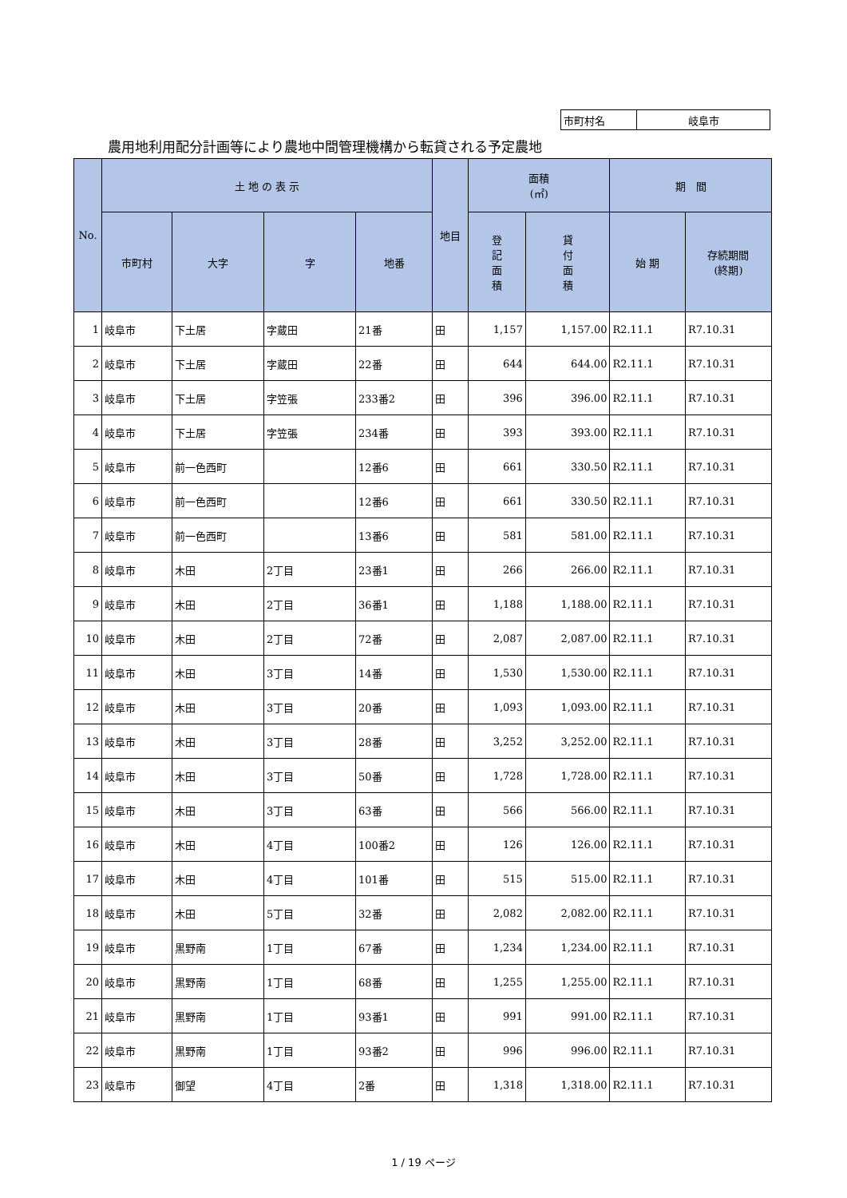| 市町村名 | 岐阜市 |
農用地利用配分計画等により農地中間管理機構から転貸される予定農地
| No. | 土 地 の 表 示 | | | | 地目 | 面積 (㎡) | | 期 間 | |
| --- | --- | --- | --- | --- | --- | --- | --- | --- | --- |
| | 市町村 | 大字 | 字 | 地番 | | 登 記 面 積 | 貸 付 面 積 | 始 期 | 存続期間 (終期) |
| 1 | 岐阜市 | 下土居 | 字蔵田 | 21番 | 田 | 1,157 | 1,157.00 | R2.11.1 | R7.10.31 |
| 2 | 岐阜市 | 下土居 | 字蔵田 | 22番 | 田 | 644 | 644.00 | R2.11.1 | R7.10.31 |
| 3 | 岐阜市 | 下土居 | 字笠張 | 233番2 | 田 | 396 | 396.00 | R2.11.1 | R7.10.31 |
| 4 | 岐阜市 | 下土居 | 字笠張 | 234番 | 田 | 393 | 393.00 | R2.11.1 | R7.10.31 |
| 5 | 岐阜市 | 前一色西町 | | 12番6 | 田 | 661 | 330.50 | R2.11.1 | R7.10.31 |
| 6 | 岐阜市 | 前一色西町 | | 12番6 | 田 | 661 | 330.50 | R2.11.1 | R7.10.31 |
| 7 | 岐阜市 | 前一色西町 | | 13番6 | 田 | 581 | 581.00 | R2.11.1 | R7.10.31 |
| 8 | 岐阜市 | 木田 | 2丁目 | 23番1 | 田 | 266 | 266.00 | R2.11.1 | R7.10.31 |
| 9 | 岐阜市 | 木田 | 2丁目 | 36番1 | 田 | 1,188 | 1,188.00 | R2.11.1 | R7.10.31 |
| 10 | 岐阜市 | 木田 | 2丁目 | 72番 | 田 | 2,087 | 2,087.00 | R2.11.1 | R7.10.31 |
| 11 | 岐阜市 | 木田 | 3丁目 | 14番 | 田 | 1,530 | 1,530.00 | R2.11.1 | R7.10.31 |
| 12 | 岐阜市 | 木田 | 3丁目 | 20番 | 田 | 1,093 | 1,093.00 | R2.11.1 | R7.10.31 |
| 13 | 岐阜市 | 木田 | 3丁目 | 28番 | 田 | 3,252 | 3,252.00 | R2.11.1 | R7.10.31 |
| 14 | 岐阜市 | 木田 | 3丁目 | 50番 | 田 | 1,728 | 1,728.00 | R2.11.1 | R7.10.31 |
| 15 | 岐阜市 | 木田 | 3丁目 | 63番 | 田 | 566 | 566.00 | R2.11.1 | R7.10.31 |
| 16 | 岐阜市 | 木田 | 4丁目 | 100番2 | 田 | 126 | 126.00 | R2.11.1 | R7.10.31 |
| 17 | 岐阜市 | 木田 | 4丁目 | 101番 | 田 | 515 | 515.00 | R2.11.1 | R7.10.31 |
| 18 | 岐阜市 | 木田 | 5丁目 | 32番 | 田 | 2,082 | 2,082.00 | R2.11.1 | R7.10.31 |
| 19 | 岐阜市 | 黒野南 | 1丁目 | 67番 | 田 | 1,234 | 1,234.00 | R2.11.1 | R7.10.31 |
| 20 | 岐阜市 | 黒野南 | 1丁目 | 68番 | 田 | 1,255 | 1,255.00 | R2.11.1 | R7.10.31 |
| 21 | 岐阜市 | 黒野南 | 1丁目 | 93番1 | 田 | 991 | 991.00 | R2.11.1 | R7.10.31 |
| 22 | 岐阜市 | 黒野南 | 1丁目 | 93番2 | 田 | 996 | 996.00 | R2.11.1 | R7.10.31 |
| 23 | 岐阜市 | 御望 | 4丁目 | 2番 | 田 | 1,318 | 1,318.00 | R2.11.1 | R7.10.31 |
1 / 19 ページ